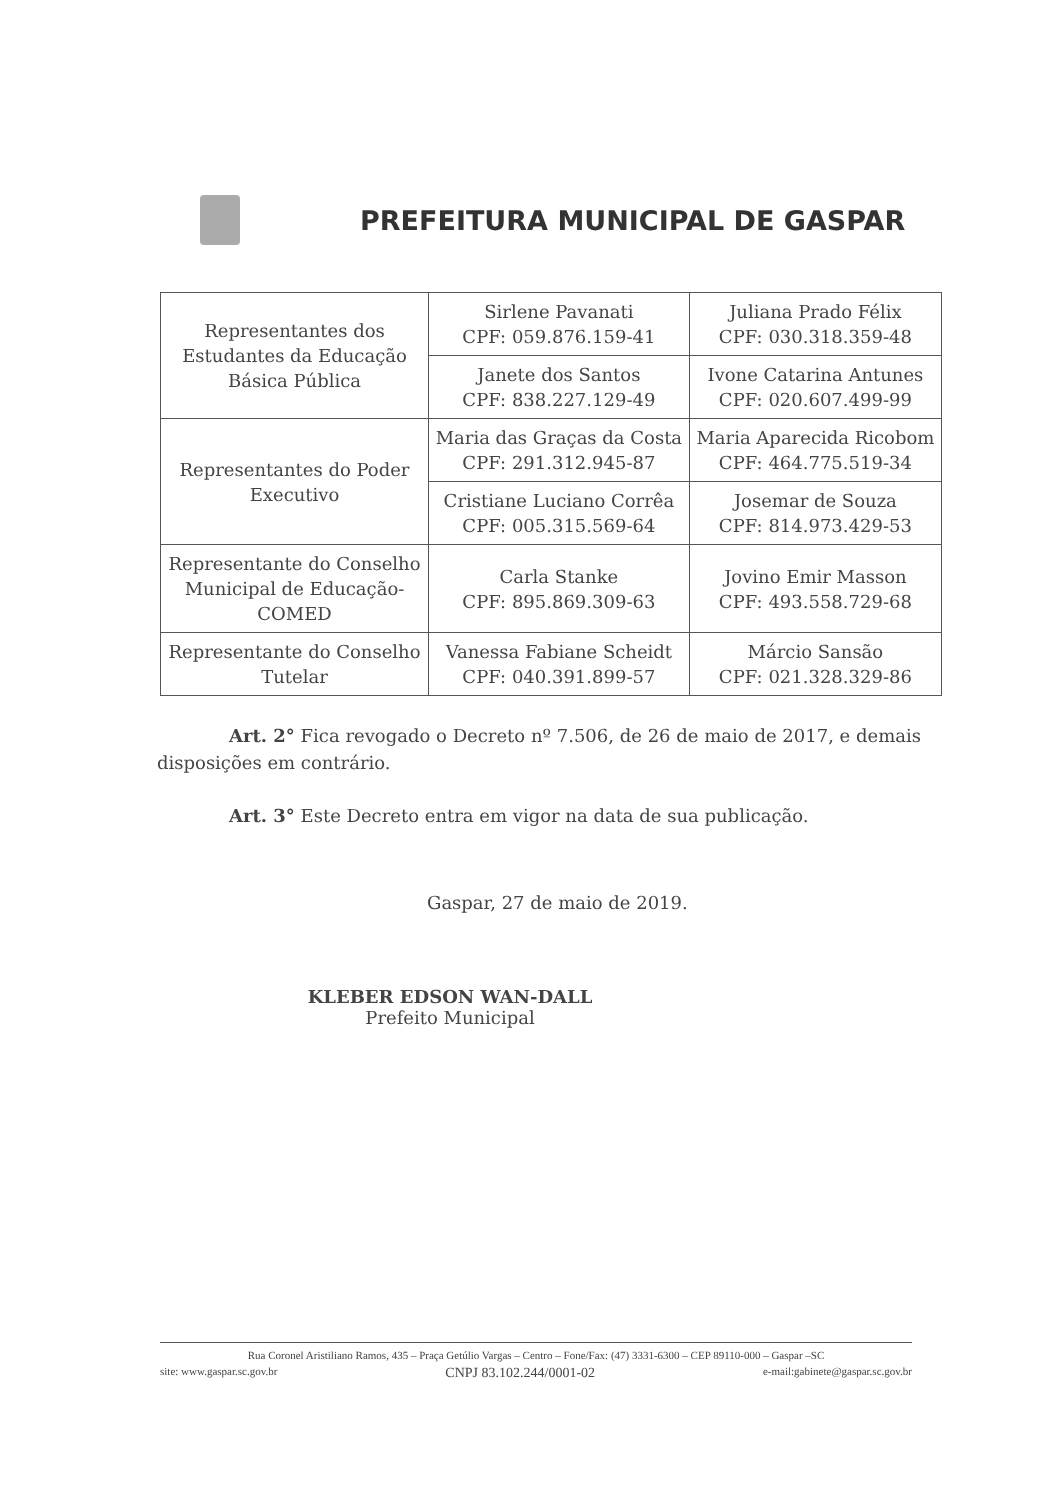PREFEITURA MUNICIPAL DE GASPAR
| Representantes dos Estudantes da Educação Básica Pública | Sirlene Pavanati CPF: 059.876.159-41 | Juliana Prado Félix CPF: 030.318.359-48 |
| | Janete dos Santos CPF: 838.227.129-49 | Ivone Catarina Antunes CPF: 020.607.499-99 |
| Representantes do Poder Executivo | Maria das Graças da Costa CPF: 291.312.945-87 | Maria Aparecida Ricobom CPF: 464.775.519-34 |
| | Cristiane Luciano Corrêa CPF: 005.315.569-64 | Josemar de Souza CPF: 814.973.429-53 |
| Representante do Conselho Municipal de Educação-COMED | Carla Stanke CPF: 895.869.309-63 | Jovino Emir Masson CPF: 493.558.729-68 |
| Representante do Conselho Tutelar | Vanessa Fabiane Scheidt CPF: 040.391.899-57 | Márcio Sansão CPF: 021.328.329-86 |
Art. 2° Fica revogado o Decreto nº 7.506, de 26 de maio de 2017, e demais disposições em contrário.
Art. 3° Este Decreto entra em vigor na data de sua publicação.
Gaspar, 27 de maio de 2019.
KLEBER EDSON WAN-DALL
Prefeito Municipal
Rua Coronel Aristiliano Ramos, 435 – Praça Getúlio Vargas – Centro – Fone/Fax: (47) 3331-6300 – CEP 89110-000 – Gaspar –SC
site: www.gaspar.sc.gov.br CNPJ 83.102.244/0001-02 e-mail:gabinete@gaspar.sc.gov.br